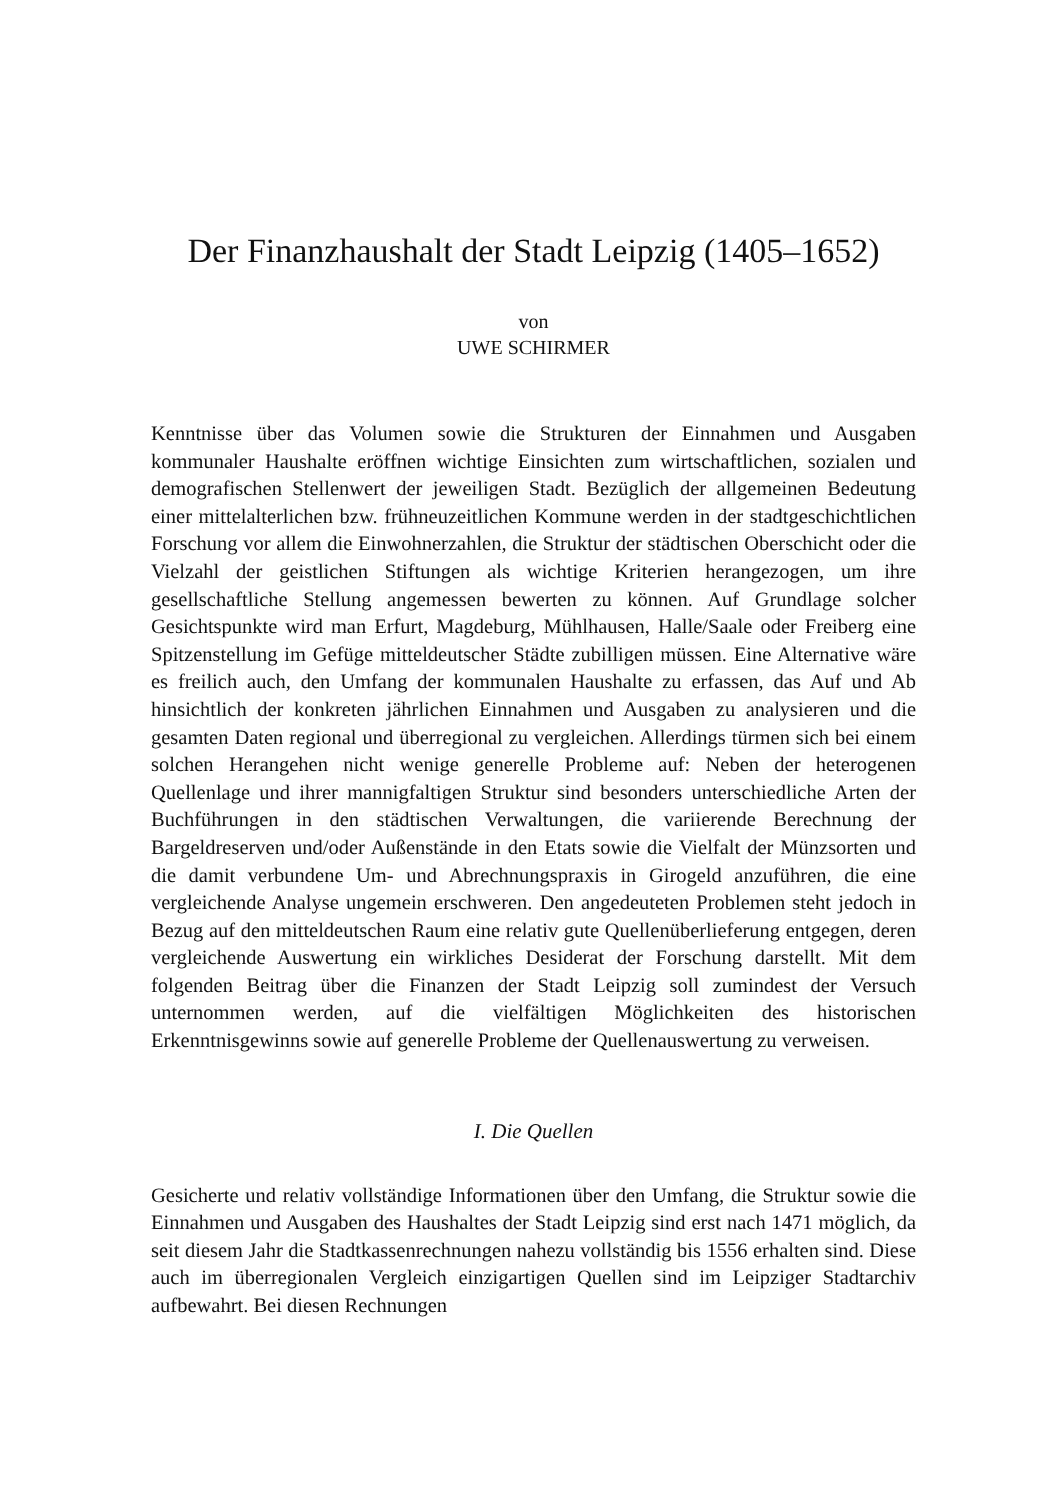Der Finanzhaushalt der Stadt Leipzig (1405–1652)
von
UWE SCHIRMER
Kenntnisse über das Volumen sowie die Strukturen der Einnahmen und Ausgaben kommunaler Haushalte eröffnen wichtige Einsichten zum wirtschaftlichen, sozialen und demografischen Stellenwert der jeweiligen Stadt. Bezüglich der allgemeinen Bedeutung einer mittelalterlichen bzw. frühneuzeitlichen Kommune werden in der stadtgeschichtlichen Forschung vor allem die Einwohnerzahlen, die Struktur der städtischen Oberschicht oder die Vielzahl der geistlichen Stiftungen als wichtige Kriterien herangezogen, um ihre gesellschaftliche Stellung angemessen bewerten zu können. Auf Grundlage solcher Gesichtspunkte wird man Erfurt, Magdeburg, Mühlhausen, Halle/Saale oder Freiberg eine Spitzenstellung im Gefüge mitteldeutscher Städte zubilligen müssen. Eine Alternative wäre es freilich auch, den Umfang der kommunalen Haushalte zu erfassen, das Auf und Ab hinsichtlich der konkreten jährlichen Einnahmen und Ausgaben zu analysieren und die gesamten Daten regional und überregional zu vergleichen. Allerdings türmen sich bei einem solchen Herangehen nicht wenige generelle Probleme auf: Neben der heterogenen Quellenlage und ihrer mannigfaltigen Struktur sind besonders unterschiedliche Arten der Buchführungen in den städtischen Verwaltungen, die variierende Berechnung der Bargeldreserven und/oder Außenstände in den Etats sowie die Vielfalt der Münzsorten und die damit verbundene Um- und Abrechnungspraxis in Girogeld anzuführen, die eine vergleichende Analyse ungemein erschweren. Den angedeuteten Problemen steht jedoch in Bezug auf den mitteldeutschen Raum eine relativ gute Quellenüberlieferung entgegen, deren vergleichende Auswertung ein wirkliches Desiderat der Forschung darstellt. Mit dem folgenden Beitrag über die Finanzen der Stadt Leipzig soll zumindest der Versuch unternommen werden, auf die vielfältigen Möglichkeiten des historischen Erkenntnisgewinns sowie auf generelle Probleme der Quellenauswertung zu verweisen.
I. Die Quellen
Gesicherte und relativ vollständige Informationen über den Umfang, die Struktur sowie die Einnahmen und Ausgaben des Haushaltes der Stadt Leipzig sind erst nach 1471 möglich, da seit diesem Jahr die Stadtkassenrechnungen nahezu vollständig bis 1556 erhalten sind. Diese auch im überregionalen Vergleich einzigartigen Quellen sind im Leipziger Stadtarchiv aufbewahrt. Bei diesen Rechnungen